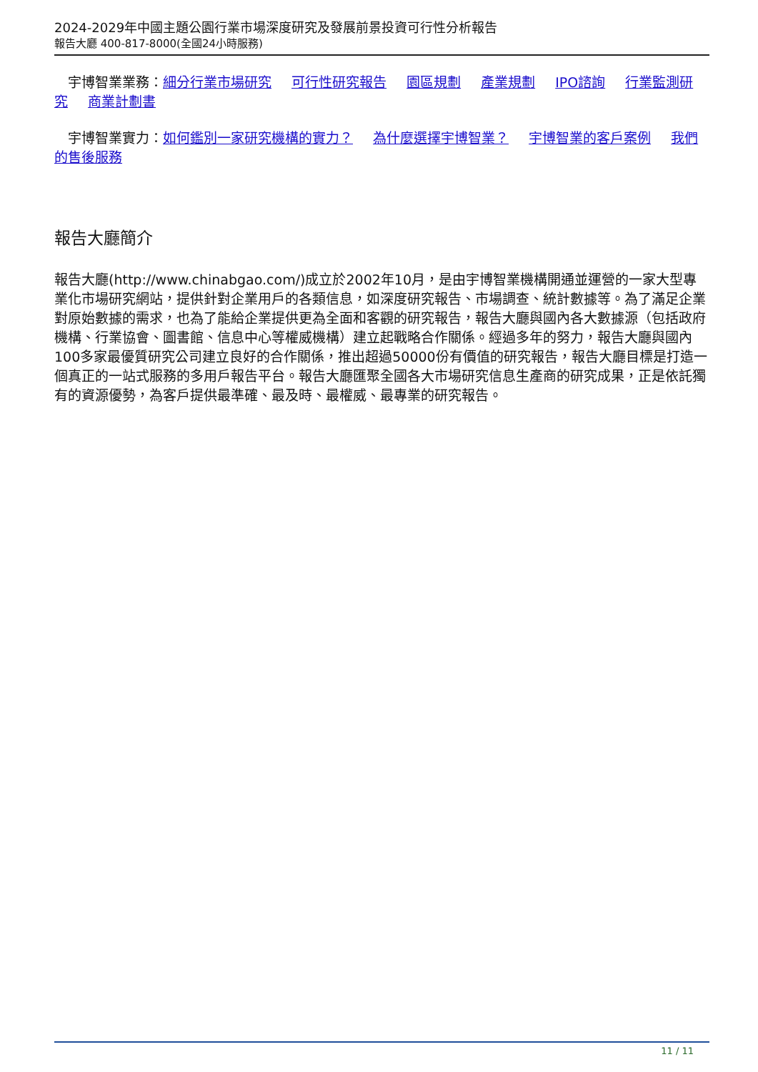2024-2029年中國主題公園行業市場深度研究及發展前景投資可行性分析報告
報告大廳 400-817-8000(全國24小時服務)
　宇博智業業務：細分行業市場研究 可行性研究報告 園區規劃 產業規劃 IPO諮詢 行業監測研究 商業計劃書
　宇博智業實力：如何鑑別一家研究機構的實力？ 為什麼選擇宇博智業？ 宇博智業的客戶案例 我們的售後服務
報告大廳簡介
報告大廳(http://www.chinabgao.com/)成立於2002年10月，是由宇博智業機構開通並運營的一家大型專業化市場研究網站，提供針對企業用戶的各類信息，如深度研究報告、市場調查、統計數據等。為了滿足企業對原始數據的需求，也為了能給企業提供更為全面和客觀的研究報告，報告大廳與國內各大數據源（包括政府機構、行業協會、圖書館、信息中心等權威機構）建立起戰略合作關係。經過多年的努力，報告大廳與國內100多家最優質研究公司建立良好的合作關係，推出超過50000份有價值的研究報告，報告大廳目標是打造一個真正的一站式服務的多用戶報告平台。報告大廳匯聚全國各大市場研究信息生產商的研究成果，正是依託獨有的資源優勢，為客戶提供最準確、最及時、最權威、最專業的研究報告。
11 / 11